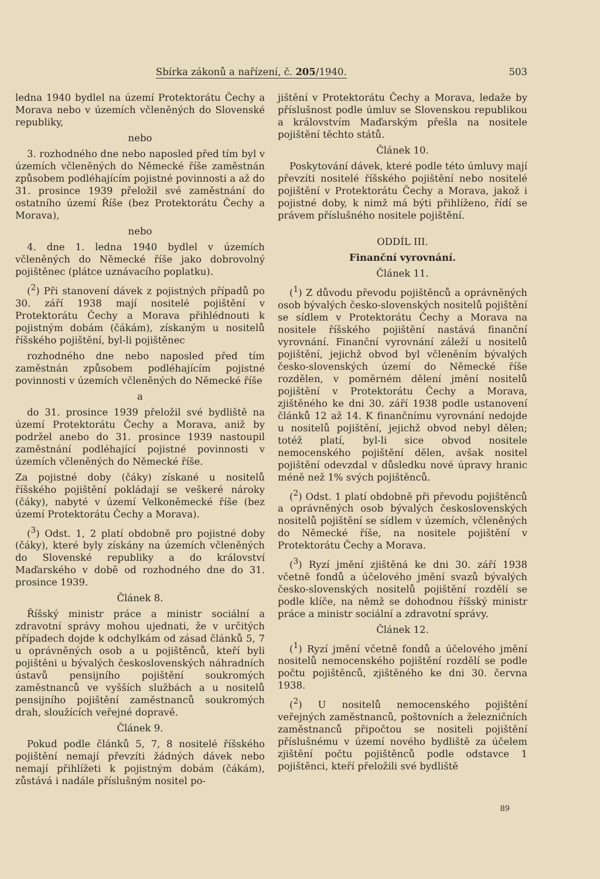Sbírka zákonů a nařízení, č. 205/1940. 503
ledna 1940 bydlel na území Protektorátu Čechy a Morava nebo v územích včleněných do Slovenské republiky,
nebo
3. rozhodného dne nebo naposled před tím byl v územích včleněných do Německé říše zaměstnán způsobem podléhajícím pojistné povinnosti a až do 31. prosince 1939 přeložil své zaměstnání do ostatního území Říše (bez Protektorátu Čechy a Morava),
nebo
4. dne 1. ledna 1940 bydlel v územích včleněných do Německé říše jako dobrovolný pojištěnec (plátce uznávacího poplatku).
(<sup>2</sup>) Při stanovení dávek z pojistných případů po 30. září 1938 mají nositelé pojištění v Protektorátu Čechy a Morava přihlédnouti k pojistným dobám (čákám), získaným u nositelů říšského pojištění, byl-li pojištěnec
rozhodného dne nebo naposled před tím zaměstnán způsobem podléhajícím pojistné povinnosti v územích včleněných do Německé říše
a
do 31. prosince 1939 přeložil své bydliště na území Protektorátu Čechy a Morava, aniž by podržel anebo do 31. prosince 1939 nastoupil zaměstnání podléhající pojistné povinnosti v územích včleněných do Německé říše.
Za pojistné doby (čáky) získané u nositelů říšského pojištění pokládají se veškeré nároky (čáky), nabyté v území Velkoněmecké říše (bez území Protektorátu Čechy a Morava).
(<sup>3</sup>) Odst. 1, 2 platí obdobně pro pojistné doby (čáky), které byly získány na územích včleněných do Slovenské republiky a do království Maďarského v době od rozhodného dne do 31. prosince 1939.
Článek 8.
Říšský ministr práce a ministr sociální a zdravotní správy mohou ujednati, že v určitých případech dojde k odchylkám od zásad článků 5, 7 u oprávněných osob a u pojištěnců, kteří byli pojištěni u bývalých československých náhradních ústavů pensijního pojištění soukromých zaměstnanců ve vyšších službách a u nositelů pensijního pojištění zaměstnanců soukromých drah, sloužících veřejné dopravě.
Článek 9.
Pokud podle článků 5, 7, 8 nositelé říšského pojištění nemají převzíti žádných dávek nebo nemají přihlížeti k pojistným dobám (čákám), zůstává i nadále příslušným nositel po-
jištění v Protektorátu Čechy a Morava, ledaže by příslušnost podle úmluv se Slovenskou republikou a královstvím Maďarským přešla na nositele pojištění těchto států.
Článek 10.
Poskytování dávek, které podle této úmluvy mají převzíti nositelé říšského pojištění nebo nositelé pojištění v Protektorátu Čechy a Morava, jakož i pojistné doby, k nimž má býti přihlíženo, řídí se právem příslušného nositele pojištění.
ODDÍL III.
Finanční vyrovnání.
Článek 11.
(<sup>1</sup>) Z důvodu převodu pojištěnců a oprávněných osob bývalých česko-slovenských nositelů pojištění se sídlem v Protektorátu Čechy a Morava na nositele říšského pojištění nastává finanční vyrovnání. Finanční vyrovnání záleží u nositelů pojištění, jejichž obvod byl včleněním bývalých česko-slovenských území do Německé říše rozdělen, v poměrném dělení jmění nositelů pojištění v Protektorátu Čechy a Morava, zjištěného ke dni 30. září 1938 podle ustanovení článků 12 až 14. K finančnímu vyrovnání nedojde u nositelů pojištění, jejichž obvod nebyl dělen; totéž platí, byl-li sice obvod nositele nemocenského pojištění dělen, avšak nositel pojištění odevzdal v důsledku nové úpravy hranic méně než 1% svých pojištěnců.
(<sup>2</sup>) Odst. 1 platí obdobně při převodu pojištěnců a oprávněných osob bývalých československých nositelů pojištění se sídlem v územích, včleněných do Německé říše, na nositele pojištění v Protektorátu Čechy a Morava.
(<sup>3</sup>) Ryzí jmění zjištěná ke dni 30. září 1938 včetně fondů a účelového jmění svazů bývalých česko-slovenských nositelů pojištění rozdělí se podle klíče, na němž se dohodnou říšský ministr práce a ministr sociální a zdravotní správy.
Článek 12.
(<sup>1</sup>) Ryzí jmění včetně fondů a účelového jmění nositelů nemocenského pojištění rozdělí se podle počtu pojištěnců, zjištěného ke dni 30. června 1938.
(<sup>2</sup>) U nositelů nemocenského pojištění veřejných zaměstnanců, poštovních a železničních zaměstnanců připočtou se nositeli pojištění příslušnému v území nového bydliště za účelem zjištění počtu pojištěnců podle odstavce 1 pojištěnci, kteří přeložili své bydliště
89